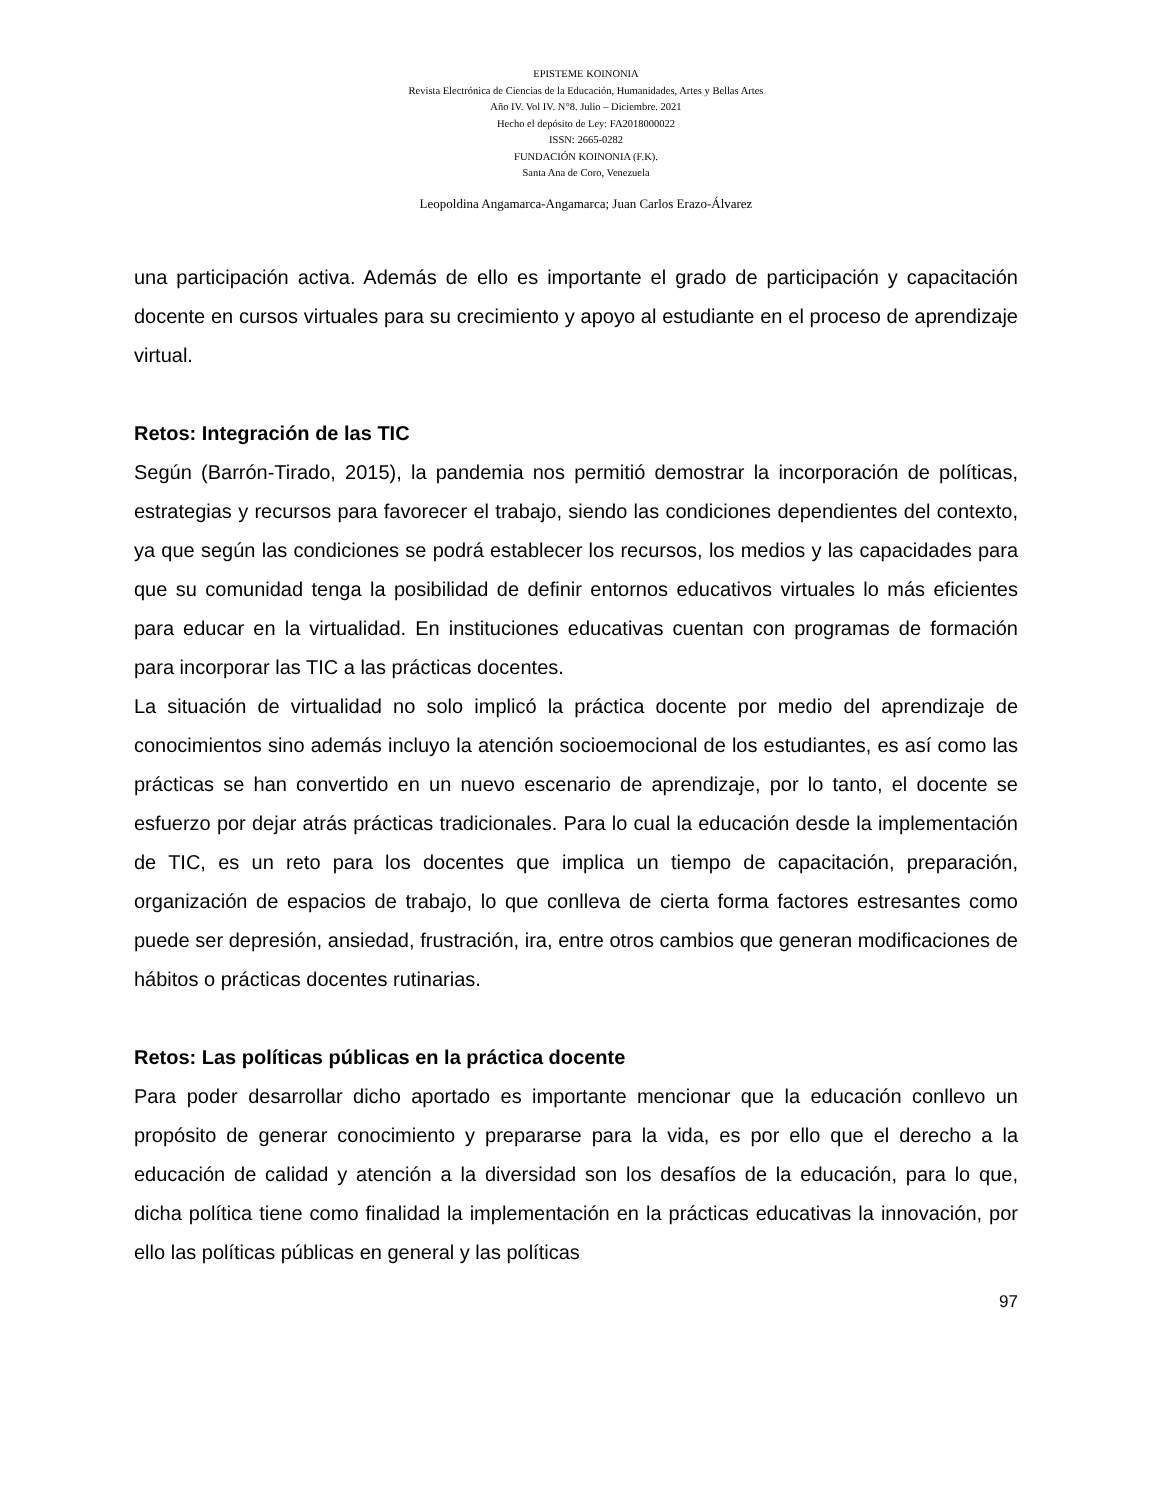EPISTEME KOINONIA
Revista Electrónica de Ciencias de la Educación, Humanidades, Artes y Bellas Artes
Año IV. Vol IV. N°8. Julio – Diciembre. 2021
Hecho el depósito de Ley: FA2018000022
ISSN: 2665-0282
FUNDACIÓN KOINONIA (F.K).
Santa Ana de Coro, Venezuela
Leopoldina Angamarca-Angamarca; Juan Carlos Erazo-Álvarez
una participación activa. Además de ello es importante el grado de participación y capacitación docente en cursos virtuales para su crecimiento y apoyo al estudiante en el proceso de aprendizaje virtual.
Retos: Integración de las TIC
Según (Barrón-Tirado, 2015), la pandemia nos permitió demostrar la incorporación de políticas, estrategias y recursos para favorecer el trabajo, siendo las condiciones dependientes del contexto, ya que según las condiciones se podrá establecer los recursos, los medios y las capacidades para que su comunidad tenga la posibilidad de definir entornos educativos virtuales lo más eficientes para educar en la virtualidad. En instituciones educativas cuentan con programas de formación para incorporar las TIC a las prácticas docentes.
La situación de virtualidad no solo implicó la práctica docente por medio del aprendizaje de conocimientos sino además incluyo la atención socioemocional de los estudiantes, es así como las prácticas se han convertido en un nuevo escenario de aprendizaje, por lo tanto, el docente se esfuerzo por dejar atrás prácticas tradicionales. Para lo cual la educación desde la implementación de TIC, es un reto para los docentes que implica un tiempo de capacitación, preparación, organización de espacios de trabajo, lo que conlleva de cierta forma factores estresantes como puede ser depresión, ansiedad, frustración, ira, entre otros cambios que generan modificaciones de hábitos o prácticas docentes rutinarias.
Retos: Las políticas públicas en la práctica docente
Para poder desarrollar dicho aportado es importante mencionar que la educación conllevo un propósito de generar conocimiento y prepararse para la vida, es por ello que el derecho a la educación de calidad y atención a la diversidad son los desafíos de la educación, para lo que, dicha política tiene como finalidad la implementación en la prácticas educativas la innovación, por ello las políticas públicas en general y las políticas
97